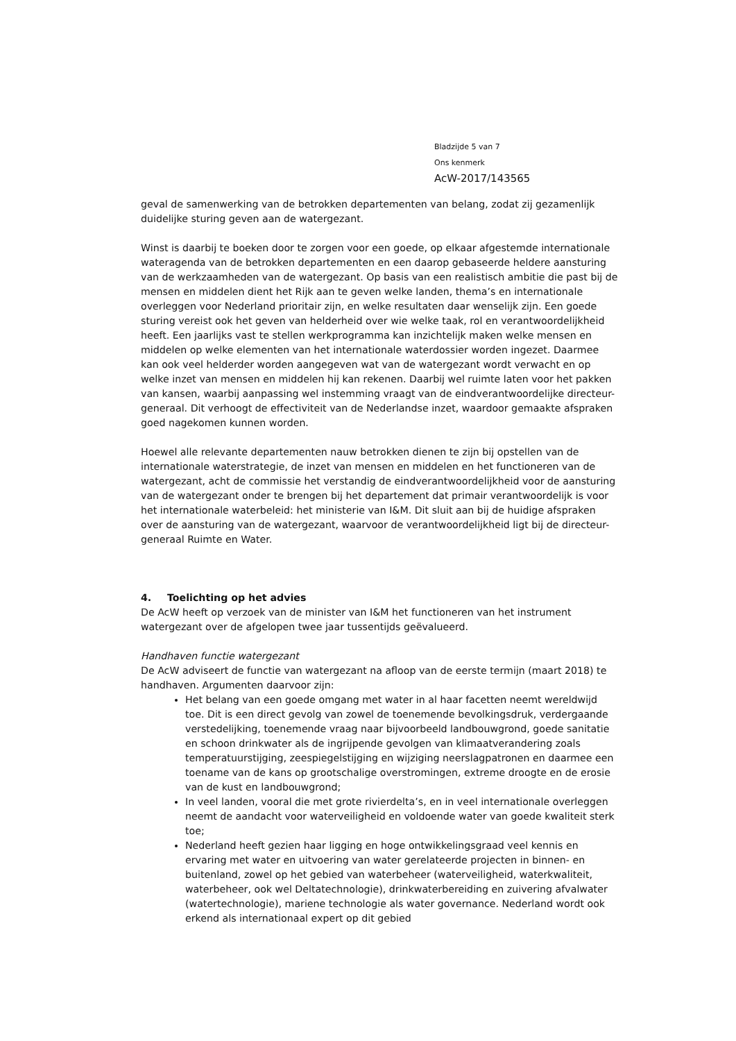Bladzijde 5 van 7
Ons kenmerk
AcW-2017/143565
geval de samenwerking van de betrokken departementen van belang, zodat zij gezamenlijk duidelijke sturing geven aan de watergezant.
Winst is daarbij te boeken door te zorgen voor een goede, op elkaar afgestemde internationale wateragenda van de betrokken departementen en een daarop gebaseerde heldere aansturing van de werkzaamheden van de watergezant. Op basis van een realistisch ambitie die past bij de mensen en middelen dient het Rijk aan te geven welke landen, thema’s en internationale overleggen voor Nederland prioritair zijn, en welke resultaten daar wenselijk zijn. Een goede sturing vereist ook het geven van helderheid over wie welke taak, rol en verantwoordelijkheid heeft. Een jaarlijks vast te stellen werkprogramma kan inzichtelijk maken welke mensen en middelen op welke elementen van het internationale waterdossier worden ingezet. Daarmee kan ook veel helderder worden aangegeven wat van de watergezant wordt verwacht en op welke inzet van mensen en middelen hij kan rekenen. Daarbij wel ruimte laten voor het pakken van kansen, waarbij aanpassing wel instemming vraagt van de eindverantwoordelijke directeur-generaal. Dit verhoogt de effectiviteit van de Nederlandse inzet, waardoor gemaakte afspraken goed nagekomen kunnen worden.
Hoewel alle relevante departementen nauw betrokken dienen te zijn bij opstellen van de internationale waterstrategie, de inzet van mensen en middelen en het functioneren van de watergezant, acht de commissie het verstandig de eindverantwoordelijkheid voor de aansturing van de watergezant onder te brengen bij het departement dat primair verantwoordelijk is voor het internationale waterbeleid: het ministerie van I&M. Dit sluit aan bij de huidige afspraken over de aansturing van de watergezant, waarvoor de verantwoordelijkheid ligt bij de directeur-generaal Ruimte en Water.
4. Toelichting op het advies
De AcW heeft op verzoek van de minister van I&M het functioneren van het instrument watergezant over de afgelopen twee jaar tussentijds geëvalueerd.
Handhaven functie watergezant
De AcW adviseert de functie van watergezant na afloop van de eerste termijn (maart 2018) te handhaven. Argumenten daarvoor zijn:
Het belang van een goede omgang met water in al haar facetten neemt wereldwijd toe. Dit is een direct gevolg van zowel de toenemende bevolkingsdruk, verdergaande verstedelijking, toenemende vraag naar bijvoorbeeld landbouwgrond, goede sanitatie en schoon drinkwater als de ingrijpende gevolgen van klimaatverandering zoals temperatuurstijging, zeespiegelstijging en wijziging neerslagpatronen en daarmee een toename van de kans op grootschalige overstromingen, extreme droogte en de erosie van de kust en landbouwgrond;
In veel landen, vooral die met grote rivierdelta’s, en in veel internationale overleggen neemt de aandacht voor waterveiligheid en voldoende water van goede kwaliteit sterk toe;
Nederland heeft gezien haar ligging en hoge ontwikkelingsgraad veel kennis en ervaring met water en uitvoering van water gerelateerde projecten in binnen- en buitenland, zowel op het gebied van waterbeheer (waterveiligheid, waterkwaliteit, waterbeheer, ook wel Deltatechnologie), drinkwaterbereiding en zuivering afvalwater (watertechnologie), mariene technologie als water governance. Nederland wordt ook erkend als internationaal expert op dit gebied